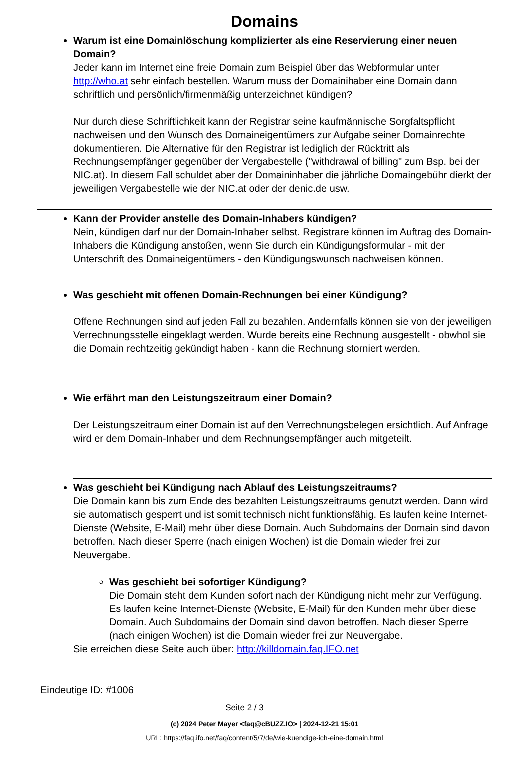Domains
Warum ist eine Domainlöschung komplizierter als eine Reservierung einer neuen Domain?
Jeder kann im Internet eine freie Domain zum Beispiel über das Webformular unter http://who.at sehr einfach bestellen. Warum muss der Domainihaber eine Domain dann schriftlich und persönlich/firmenmäßig unterzeichnet kündigen?
Nur durch diese Schriftlichkeit kann der Registrar seine kaufmännische Sorgfaltspflicht nachweisen und den Wunsch des Domaineigentümers zur Aufgabe seiner Domainrechte dokumentieren. Die Alternative für den Registrar ist lediglich der Rücktritt als Rechnungsempfänger gegenüber der Vergabestelle ("withdrawal of billing" zum Bsp. bei der NIC.at). In diesem Fall schuldet aber der Domaininhaber die jährliche Domaingebühr dierkt der jeweiligen Vergabestelle wie der NIC.at oder der denic.de usw.
Kann der Provider anstelle des Domain-Inhabers kündigen?
Nein, kündigen darf nur der Domain-Inhaber selbst. Registrare können im Auftrag des Domain-Inhabers die Kündigung anstoßen, wenn Sie durch ein Kündigungsformular - mit der Unterschrift des Domaineigentümers - den Kündigungswunsch nachweisen können.
Was geschieht mit offenen Domain-Rechnungen bei einer Kündigung?
Offene Rechnungen sind auf jeden Fall zu bezahlen. Andernfalls können sie von der jeweiligen Verrechnungsstelle eingeklagt werden. Wurde bereits eine Rechnung ausgestellt - obwhol sie die Domain rechtzeitig gekündigt haben - kann die Rechnung storniert werden.
Wie erfährt man den Leistungszeitraum einer Domain?
Der Leistungszeitraum einer Domain ist auf den Verrechnungsbelegen ersichtlich. Auf Anfrage wird er dem Domain-Inhaber und dem Rechnungsempfänger auch mitgeteilt.
Was geschieht bei Kündigung nach Ablauf des Leistungszeitraums?
Die Domain kann bis zum Ende des bezahlten Leistungszeitraums genutzt werden. Dann wird sie automatisch gesperrt und ist somit technisch nicht funktionsfähig. Es laufen keine Internet-Dienste (Website, E-Mail) mehr über diese Domain. Auch Subdomains der Domain sind davon betroffen. Nach dieser Sperre (nach einigen Wochen) ist die Domain wieder frei zur Neuvergabe.
Was geschieht bei sofortiger Kündigung?
Die Domain steht dem Kunden sofort nach der Kündigung nicht mehr zur Verfügung. Es laufen keine Internet-Dienste (Website, E-Mail) für den Kunden mehr über diese Domain. Auch Subdomains der Domain sind davon betroffen. Nach dieser Sperre (nach einigen Wochen) ist die Domain wieder frei zur Neuvergabe.
Sie erreichen diese Seite auch über: http://killdomain.faq.IFO.net
Eindeutige ID: #1006
Seite 2 / 3
(c) 2024 Peter Mayer <faq@cBUZZ.IO> | 2024-12-21 15:01
URL: https://faq.ifo.net/faq/content/5/7/de/wie-kuendige-ich-eine-domain.html